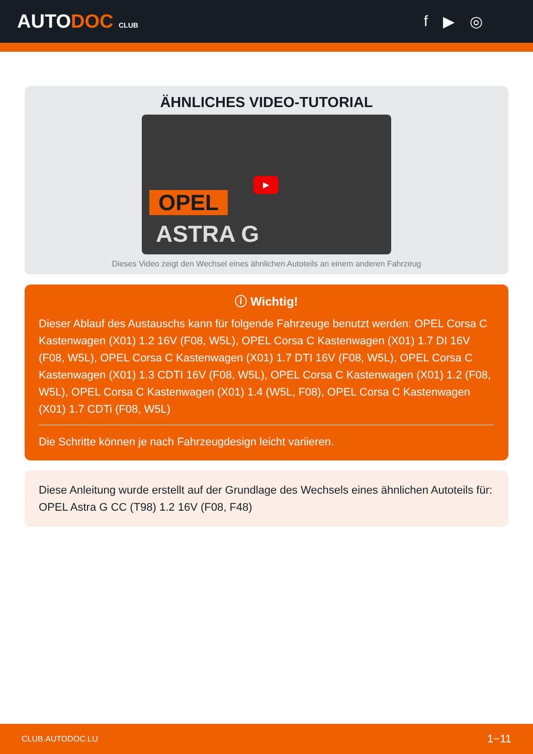AUTODOC CLUB
f ▶ ◎
ÄHNLICHES VIDEO-TUTORIAL
OPEL
ASTRA G
▶
Dieses Video zeigt den Wechsel eines ähnlichen Autoteils an einem anderen Fahrzeug
ⓘ Wichtig!
Dieser Ablauf des Austauschs kann für folgende Fahrzeuge benutzt werden: OPEL Corsa C Kastenwagen (X01) 1.2 16V (F08, W5L), OPEL Corsa C Kastenwagen (X01) 1.7 DI 16V (F08, W5L), OPEL Corsa C Kastenwagen (X01) 1.7 DTI 16V (F08, W5L), OPEL Corsa C Kastenwagen (X01) 1.3 CDTI 16V (F08, W5L), OPEL Corsa C Kastenwagen (X01) 1.2 (F08, W5L), OPEL Corsa C Kastenwagen (X01) 1.4 (W5L, F08), OPEL Corsa C Kastenwagen (X01) 1.7 CDTi (F08, W5L)
Die Schritte können je nach Fahrzeugdesign leicht variieren.
Diese Anleitung wurde erstellt auf der Grundlage des Wechsels eines ähnlichen Autoteils für: OPEL Astra G CC (T98) 1.2 16V (F08, F48)
CLUB.AUTODOC.LU 1−11